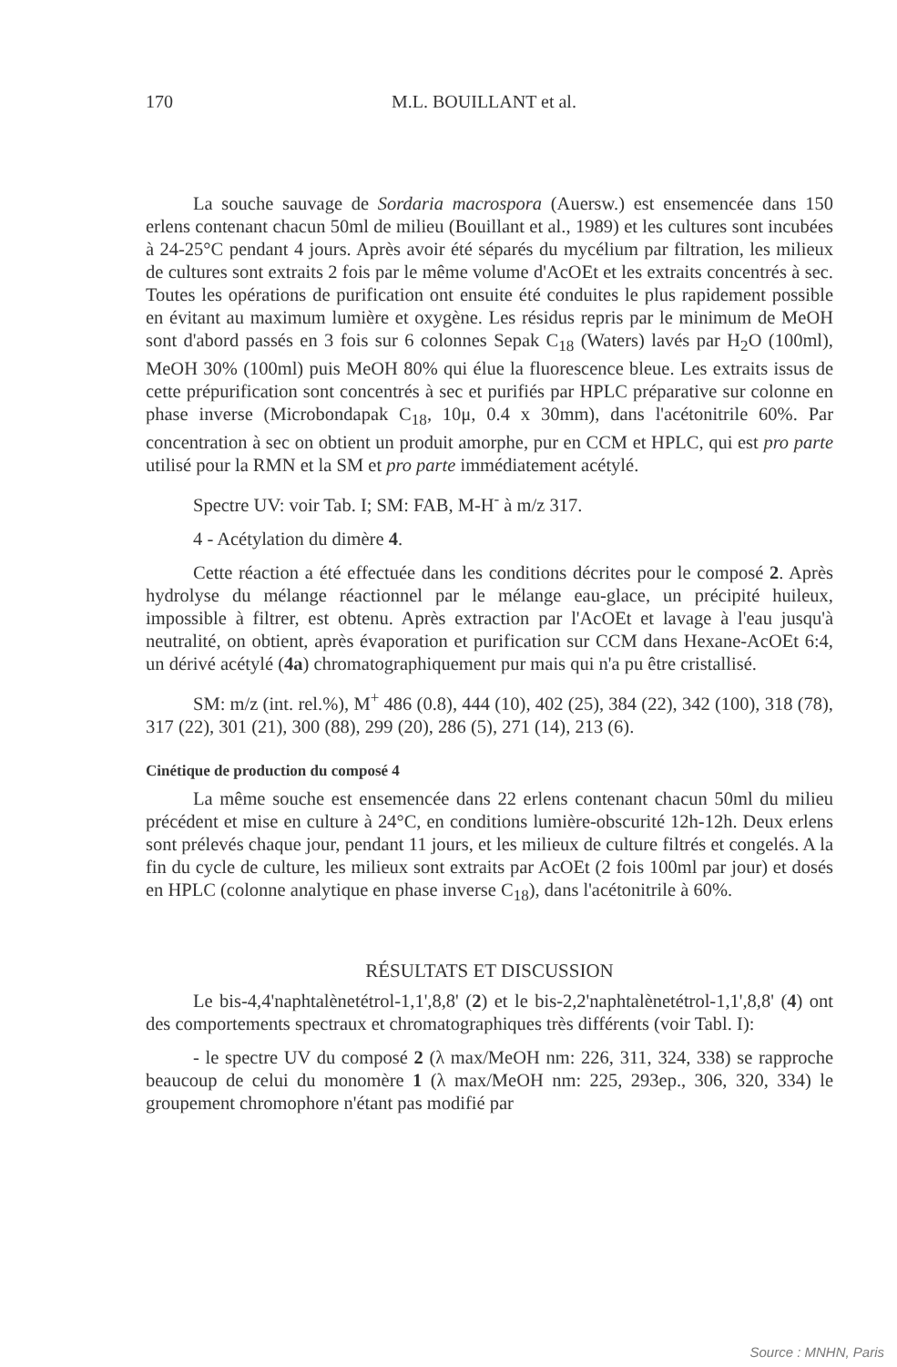170 M.L. BOUILLANT et al.
La souche sauvage de Sordaria macrospora (Auersw.) est ensemencée dans 150 erlens contenant chacun 50ml de milieu (Bouillant et al., 1989) et les cultures sont incubées à 24-25°C pendant 4 jours. Après avoir été séparés du mycélium par filtration, les milieux de cultures sont extraits 2 fois par le même volume d'AcOEt et les extraits concentrés à sec. Toutes les opérations de purification ont ensuite été conduites le plus rapidement possible en évitant au maximum lumière et oxygène. Les résidus repris par le minimum de MeOH sont d'abord passés en 3 fois sur 6 colonnes Sepak C<sub>18</sub> (Waters) lavés par H<sub>2</sub>O (100ml), MeOH 30% (100ml) puis MeOH 80% qui élue la fluorescence bleue. Les extraits issus de cette prépurification sont concentrés à sec et purifiés par HPLC préparative sur colonne en phase inverse (Microbondapak C<sub>18</sub>, 10μ, 0.4 x 30mm), dans l'acétonitrile 60%. Par concentration à sec on obtient un produit amorphe, pur en CCM et HPLC, qui est pro parte utilisé pour la RMN et la SM et pro parte immédiatement acétylé.
Spectre UV: voir Tab. I; SM: FAB, M-H<sup>-</sup> à m/z 317.
4 - Acétylation du dimère 4.
Cette réaction a été effectuée dans les conditions décrites pour le composé 2. Après hydrolyse du mélange réactionnel par le mélange eau-glace, un précipité huileux, impossible à filtrer, est obtenu. Après extraction par l'AcOEt et lavage à l'eau jusqu'à neutralité, on obtient, après évaporation et purification sur CCM dans Hexane-AcOEt 6:4, un dérivé acétylé (4a) chromatographiquement pur mais qui n'a pu être cristallisé.
SM: m/z (int. rel.%), M<sup>+</sup> 486 (0.8), 444 (10), 402 (25), 384 (22), 342 (100), 318 (78), 317 (22), 301 (21), 300 (88), 299 (20), 286 (5), 271 (14), 213 (6).
Cinétique de production du composé 4
La même souche est ensemencée dans 22 erlens contenant chacun 50ml du milieu précédent et mise en culture à 24°C, en conditions lumière-obscurité 12h-12h. Deux erlens sont prélevés chaque jour, pendant 11 jours, et les milieux de culture filtrés et congelés. A la fin du cycle de culture, les milieux sont extraits par AcOEt (2 fois 100ml par jour) et dosés en HPLC (colonne analytique en phase inverse C<sub>18</sub>), dans l'acétonitrile à 60%.
RÉSULTATS ET DISCUSSION
Le bis-4,4'naphtalènetétrol-1,1',8,8' (2) et le bis-2,2'naphtalènetétrol-1,1',8,8' (4) ont des comportements spectraux et chromatographiques très différents (voir Tabl. I):
- le spectre UV du composé 2 (λ max/MeOH nm: 226, 311, 324, 338) se rapproche beaucoup de celui du monomère 1 (λ max/MeOH nm: 225, 293ep., 306, 320, 334) le groupement chromophore n'étant pas modifié par
Source : MNHN, Paris